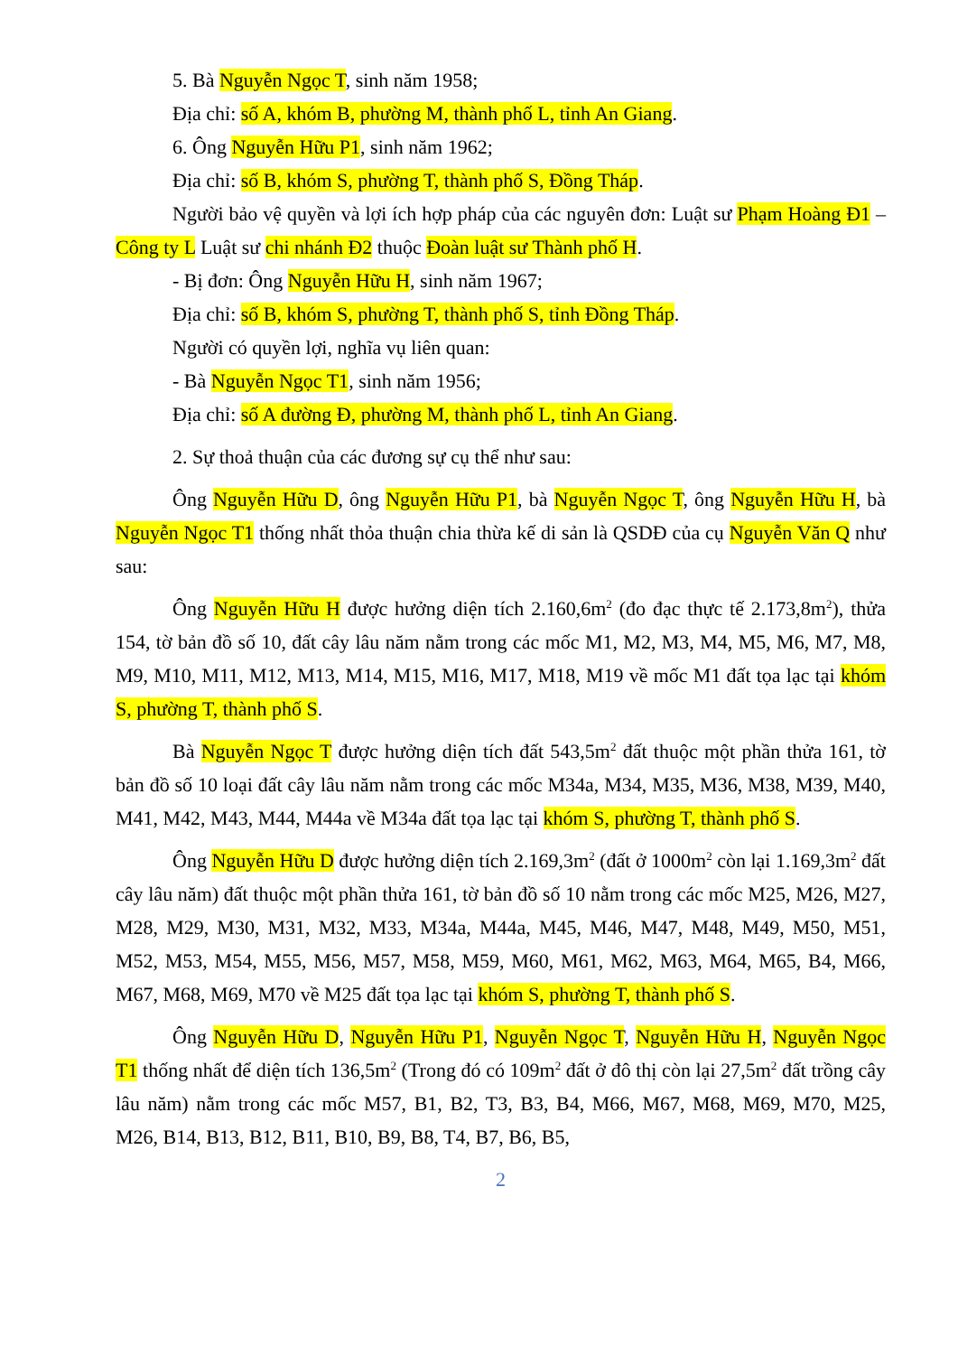5. Bà Nguyễn Ngọc T, sinh năm 1958;
Địa chỉ: số A, khóm B, phường M, thành phố L, tỉnh An Giang.
6. Ông Nguyễn Hữu P1, sinh năm 1962;
Địa chỉ: số B, khóm S, phường T, thành phố S, Đồng Tháp.
Người bảo vệ quyền và lợi ích hợp pháp của các nguyên đơn: Luật sư Phạm Hoàng Đ1 – Công ty L Luật sư chi nhánh Đ2 thuộc Đoàn luật sư Thành phố H.
- Bị đơn: Ông Nguyễn Hữu H, sinh năm 1967;
Địa chỉ: số B, khóm S, phường T, thành phố S, tỉnh Đồng Tháp.
Người có quyền lợi, nghĩa vụ liên quan:
- Bà Nguyễn Ngọc T1, sinh năm 1956;
Địa chỉ: số A đường Đ, phường M, thành phố L, tỉnh An Giang.
2. Sự thoả thuận của các đương sự cụ thể như sau:
Ông Nguyễn Hữu D, ông Nguyễn Hữu P1, bà Nguyễn Ngọc T, ông Nguyễn Hữu H, bà Nguyễn Ngọc T1 thống nhất thỏa thuận chia thừa kế di sản là QSDĐ của cụ Nguyễn Văn Q như sau:
Ông Nguyễn Hữu H được hưởng diện tích 2.160,6m<sup>2</sup> (đo đạc thực tế 2.173,8m<sup>2</sup>), thửa 154, tờ bản đồ số 10, đất cây lâu năm nằm trong các mốc M1, M2, M3, M4, M5, M6, M7, M8, M9, M10, M11, M12, M13, M14, M15, M16, M17, M18, M19 về mốc M1 đất tọa lạc tại khóm S, phường T, thành phố S.
Bà Nguyễn Ngọc T được hưởng diện tích đất 543,5m<sup>2</sup> đất thuộc một phần thửa 161, tờ bản đồ số 10 loại đất cây lâu năm nằm trong các mốc M34a, M34, M35, M36, M38, M39, M40, M41, M42, M43, M44, M44a về M34a đất tọa lạc tại khóm S, phường T, thành phố S.
Ông Nguyễn Hữu D được hưởng diện tích 2.169,3m<sup>2</sup> (đất ở 1000m<sup>2</sup> còn lại 1.169,3m<sup>2</sup> đất cây lâu năm) đất thuộc một phần thửa 161, tờ bản đồ số 10 nằm trong các mốc M25, M26, M27, M28, M29, M30, M31, M32, M33, M34a, M44a, M45, M46, M47, M48, M49, M50, M51, M52, M53, M54, M55, M56, M57, M58, M59, M60, M61, M62, M63, M64, M65, B4, M66, M67, M68, M69, M70 về M25 đất tọa lạc tại khóm S, phường T, thành phố S.
Ông Nguyễn Hữu D, Nguyễn Hữu P1, Nguyễn Ngọc T, Nguyễn Hữu H, Nguyễn Ngọc T1 thống nhất để diện tích 136,5m<sup>2</sup> (Trong đó có 109m<sup>2</sup> đất ở đô thị còn lại 27,5m<sup>2</sup> đất trồng cây lâu năm) nằm trong các mốc M57, B1, B2, T3, B3, B4, M66, M67, M68, M69, M70, M25, M26, B14, B13, B12, B11, B10, B9, B8, T4, B7, B6, B5,
2